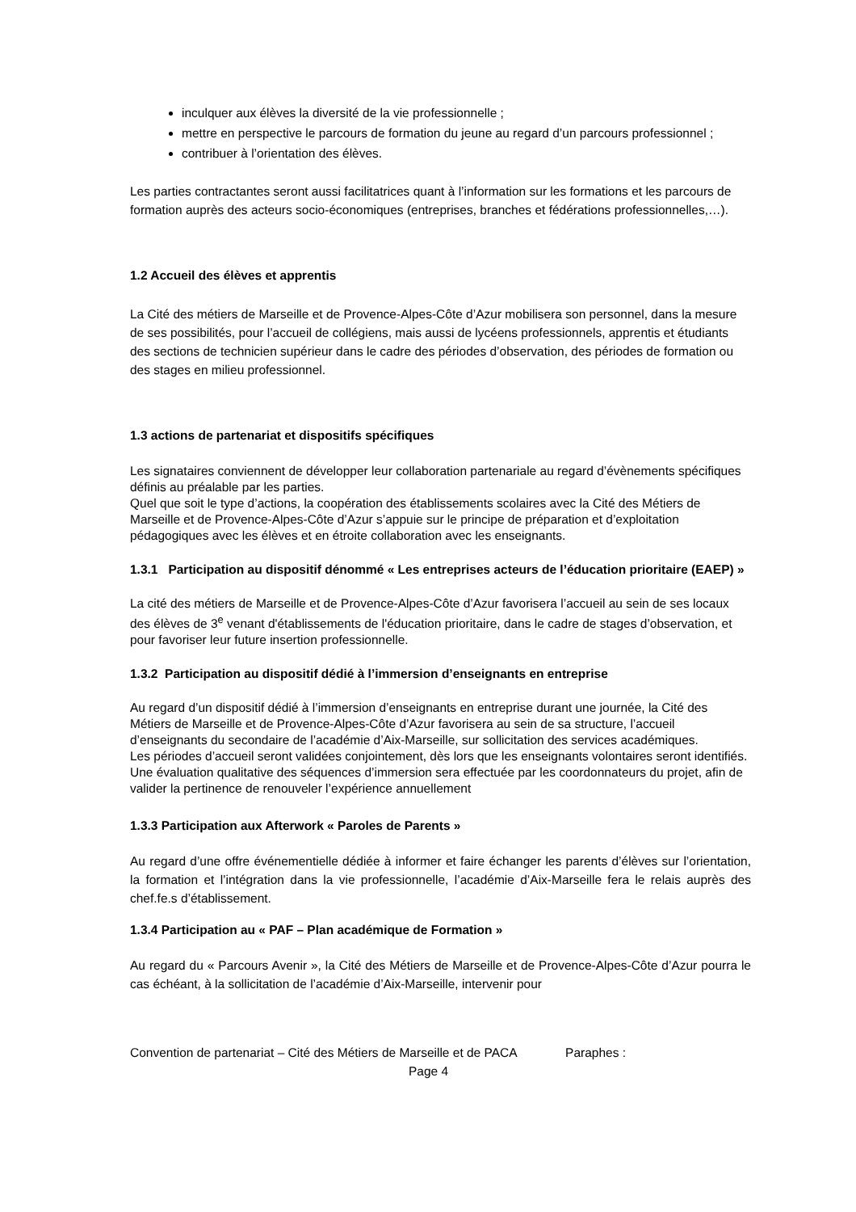inculquer aux élèves la diversité de la vie professionnelle ;
mettre en perspective le parcours de formation du jeune au regard d’un parcours professionnel ;
contribuer à l’orientation des élèves.
Les parties contractantes seront aussi facilitatrices quant à l’information sur les formations et les parcours de formation auprès des acteurs socio-économiques (entreprises, branches et fédérations professionnelles,…).
1.2 Accueil des élèves et apprentis
La Cité des métiers de Marseille et de Provence-Alpes-Côte d’Azur mobilisera son personnel, dans la mesure de ses possibilités, pour l’accueil de collégiens, mais aussi de lycéens professionnels, apprentis et étudiants des sections de technicien supérieur dans le cadre des périodes d’observation, des périodes de formation ou des stages en milieu professionnel.
1.3 actions de partenariat et dispositifs spécifiques
Les signataires conviennent de développer leur collaboration partenariale au regard d’évènements spécifiques définis au préalable par les parties.
Quel que soit le type d’actions, la coopération des établissements scolaires avec la Cité des Métiers de Marseille et de Provence-Alpes-Côte d’Azur s’appuie sur le principe de préparation et d’exploitation pédagogiques avec les élèves et en étroite collaboration avec les enseignants.
1.3.1 Participation au dispositif dénommé « Les entreprises acteurs de l’éducation prioritaire (EAEP) »
La cité des métiers de Marseille et de Provence-Alpes-Côte d’Azur favorisera l’accueil au sein de ses locaux des élèves de 3<sup>e</sup> venant d'établissements de l'éducation prioritaire, dans le cadre de stages d’observation, et pour favoriser leur future insertion professionnelle.
1.3.2 Participation au dispositif dédié à l’immersion d’enseignants en entreprise
Au regard d’un dispositif dédié à l’immersion d’enseignants en entreprise durant une journée, la Cité des Métiers de Marseille et de Provence-Alpes-Côte d’Azur favorisera au sein de sa structure, l’accueil d’enseignants du secondaire de l’académie d’Aix-Marseille, sur sollicitation des services académiques.
Les périodes d’accueil seront validées conjointement, dès lors que les enseignants volontaires seront identifiés.
Une évaluation qualitative des séquences d’immersion sera effectuée par les coordonnateurs du projet, afin de valider la pertinence de renouveler l’expérience annuellement
1.3.3 Participation aux Afterwork « Paroles de Parents »
Au regard d’une offre événementielle dédiée à informer et faire échanger les parents d’élèves sur l’orientation, la formation et l’intégration dans la vie professionnelle, l’académie d’Aix-Marseille fera le relais auprès des chef.fe.s d’établissement.
1.3.4 Participation au « PAF – Plan académique de Formation »
Au regard du « Parcours Avenir », la Cité des Métiers de Marseille et de Provence-Alpes-Côte d’Azur pourra le cas échéant, à la sollicitation de l’académie d’Aix-Marseille, intervenir pour
Convention de partenariat – Cité des Métiers de Marseille et de PACA Paraphes :
Page 4